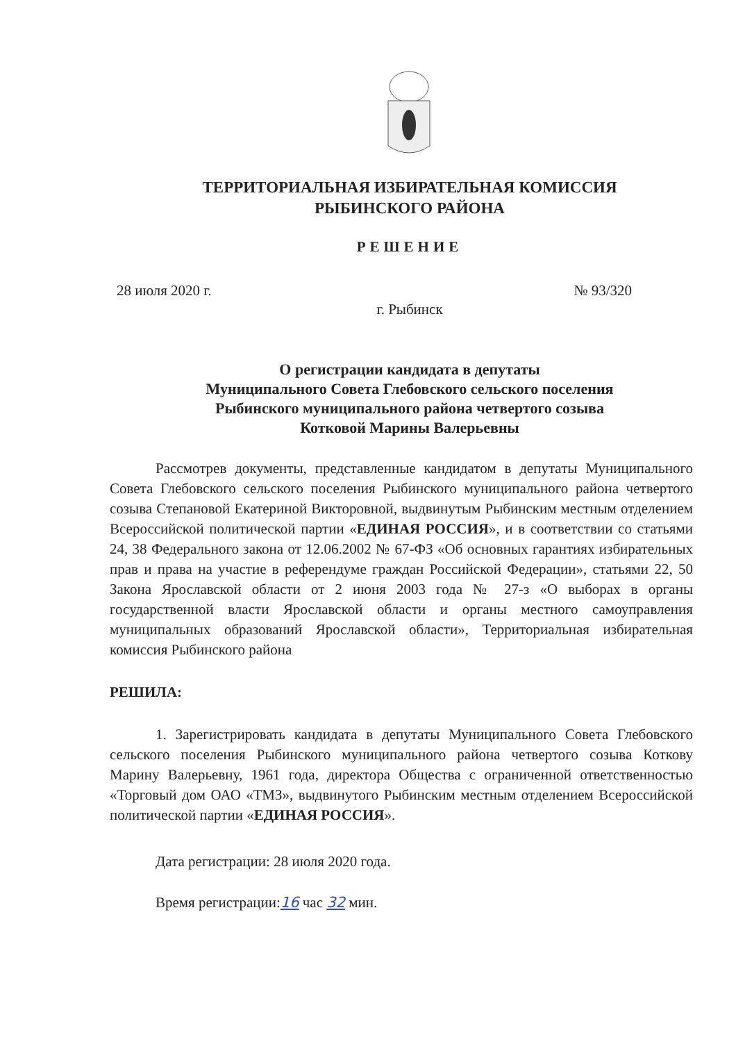ТЕРРИТОРИАЛЬНАЯ ИЗБИРАТЕЛЬНАЯ КОМИССИЯ
РЫБИНСКОГО РАЙОНА
РЕШЕНИЕ
28 июля 2020 г. № 93/320
г. Рыбинск
О регистрации кандидата в депутаты
Муниципального Совета Глебовского сельского поселения
Рыбинского муниципального района четвертого созыва
Котковой Марины Валерьевны
Рассмотрев документы, представленные кандидатом в депутаты Муниципального Совета Глебовского сельского поселения Рыбинского муниципального района четвертого созыва Степановой Екатериной Викторовной, выдвинутым Рыбинским местным отделением Всероссийской политической партии «ЕДИНАЯ РОССИЯ», и в соответствии со статьями 24, 38 Федерального закона от 12.06.2002 № 67-ФЗ «Об основных гарантиях избирательных прав и права на участие в референдуме граждан Российской Федерации», статьями 22, 50 Закона Ярославской области от 2 июня 2003 года № 27-з «О выборах в органы государственной власти Ярославской области и органы местного самоуправления муниципальных образований Ярославской области», Территориальная избирательная комиссия Рыбинского района
РЕШИЛА:
1. Зарегистрировать кандидата в депутаты Муниципального Совета Глебовского сельского поселения Рыбинского муниципального района четвертого созыва Коткову Марину Валерьевну, 1961 года, директора Общества с ограниченной ответственностью «Торговый дом ОАО «ТМЗ», выдвинутого Рыбинским местным отделением Всероссийской политической партии «ЕДИНАЯ РОССИЯ».
Дата регистрации: 28 июля 2020 года.
Время регистрации:16 час 32 мин.